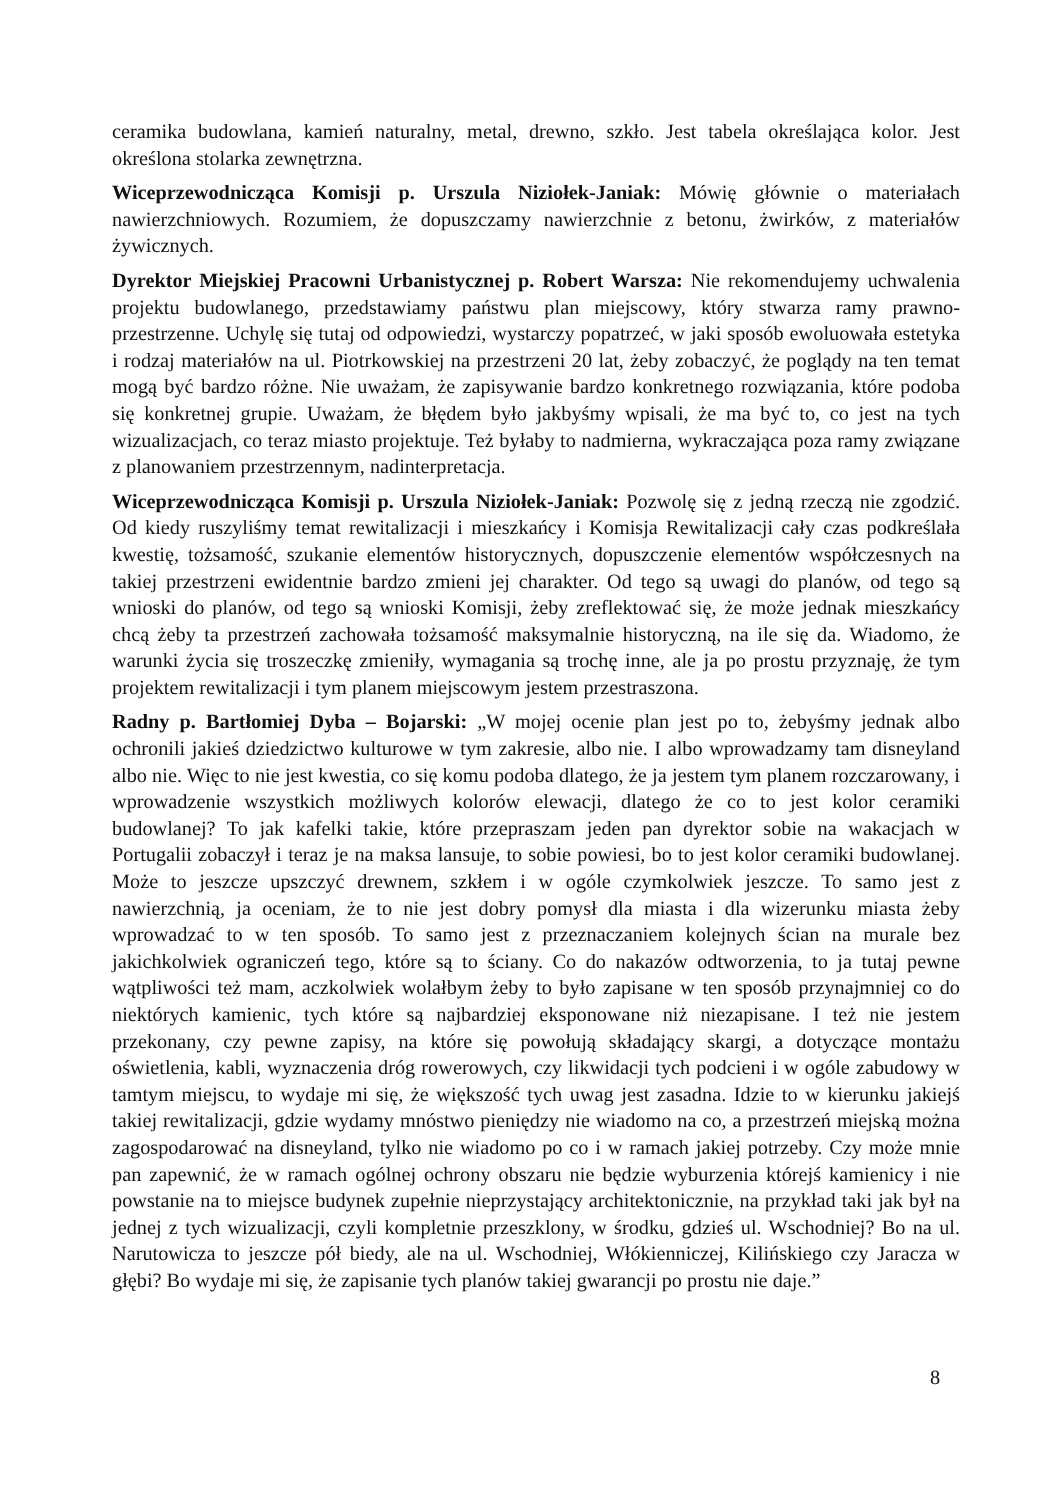ceramika budowlana, kamień naturalny, metal, drewno, szkło. Jest tabela określająca kolor. Jest określona stolarka zewnętrzna.
Wiceprzewodnicząca Komisji p. Urszula Niziołek-Janiak: Mówię głównie o materiałach nawierzchniowych. Rozumiem, że dopuszczamy nawierzchnie z betonu, żwirków, z materiałów żywicznych.
Dyrektor Miejskiej Pracowni Urbanistycznej p. Robert Warsza: Nie rekomendujemy uchwalenia projektu budowlanego, przedstawiamy państwu plan miejscowy, który stwarza ramy prawno-przestrzenne. Uchylę się tutaj od odpowiedzi, wystarczy popatrzeć, w jaki sposób ewoluowała estetyka i rodzaj materiałów na ul. Piotrkowskiej na przestrzeni 20 lat, żeby zobaczyć, że poglądy na ten temat mogą być bardzo różne. Nie uważam, że zapisywanie bardzo konkretnego rozwiązania, które podoba się konkretnej grupie. Uważam, że błędem było jakbyśmy wpisali, że ma być to, co jest na tych wizualizacjach, co teraz miasto projektuje. Też byłaby to nadmierna, wykraczająca poza ramy związane z planowaniem przestrzennym, nadinterpretacja.
Wiceprzewodnicząca Komisji p. Urszula Niziołek-Janiak: Pozwolę się z jedną rzeczą nie zgodzić. Od kiedy ruszyliśmy temat rewitalizacji i mieszkańcy i Komisja Rewitalizacji cały czas podkreślała kwestię, tożsamość, szukanie elementów historycznych, dopuszczenie elementów współczesnych na takiej przestrzeni ewidentnie bardzo zmieni jej charakter. Od tego są uwagi do planów, od tego są wnioski do planów, od tego są wnioski Komisji, żeby zreflektować się, że może jednak mieszkańcy chcą żeby ta przestrzeń zachowała tożsamość maksymalnie historyczną, na ile się da. Wiadomo, że warunki życia się troszeczkę zmieniły, wymagania są trochę inne, ale ja po prostu przyznaję, że tym projektem rewitalizacji i tym planem miejscowym jestem przestraszona.
Radny p. Bartłomiej Dyba – Bojarski: „W mojej ocenie plan jest po to, żebyśmy jednak albo ochronili jakieś dziedzictwo kulturowe w tym zakresie, albo nie. I albo wprowadzamy tam disneyland albo nie. Więc to nie jest kwestia, co się komu podoba dlatego, że ja jestem tym planem rozczarowany, i wprowadzenie wszystkich możliwych kolorów elewacji, dlatego że co to jest kolor ceramiki budowlanej? To jak kafelki takie, które przepraszam jeden pan dyrektor sobie na wakacjach w Portugalii zobaczył i teraz je na maksa lansuje, to sobie powiesi, bo to jest kolor ceramiki budowlanej. Może to jeszcze upszczyć drewnem, szkłem i w ogóle czymkolwiek jeszcze. To samo jest z nawierzchnią, ja oceniam, że to nie jest dobry pomysł dla miasta i dla wizerunku miasta żeby wprowadzać to w ten sposób. To samo jest z przeznaczaniem kolejnych ścian na murale bez jakichkolwiek ograniczeń tego, które są to ściany. Co do nakazów odtworzenia, to ja tutaj pewne wątpliwości też mam, aczkolwiek wolałbym żeby to było zapisane w ten sposób przynajmniej co do niektórych kamienic, tych które są najbardziej eksponowane niż niezapisane. I też nie jestem przekonany, czy pewne zapisy, na które się powołują składający skargi, a dotyczące montażu oświetlenia, kabli, wyznaczenia dróg rowerowych, czy likwidacji tych podcieni i w ogóle zabudowy w tamtym miejscu, to wydaje mi się, że większość tych uwag jest zasadna. Idzie to w kierunku jakiejś takiej rewitalizacji, gdzie wydamy mnóstwo pieniędzy nie wiadomo na co, a przestrzeń miejską można zagospodarować na disneyland, tylko nie wiadomo po co i w ramach jakiej potrzeby. Czy może mnie pan zapewnić, że w ramach ogólnej ochrony obszaru nie będzie wyburzenia którejś kamienicy i nie powstanie na to miejsce budynek zupełnie nieprzystający architektonicznie, na przykład taki jak był na jednej z tych wizualizacji, czyli kompletnie przeszklony, w środku, gdzieś ul. Wschodniej? Bo na ul. Narutowicza to jeszcze pół biedy, ale na ul. Wschodniej, Włókienniczej, Kilińskiego czy Jaracza w głębi? Bo wydaje mi się, że zapisanie tych planów takiej gwarancji po prostu nie daje.”
8